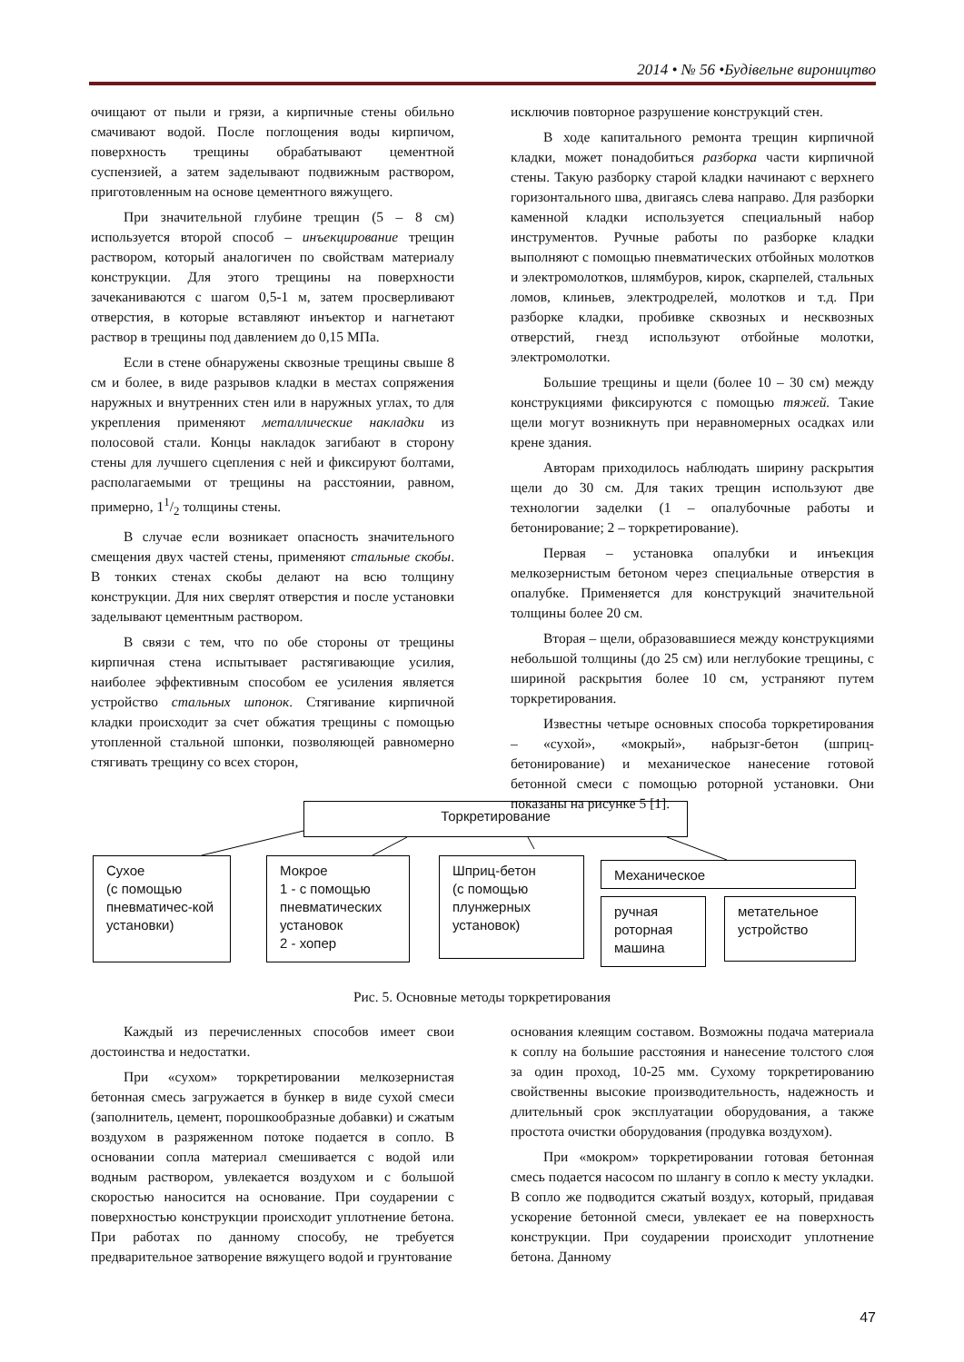2014 • № 56 •Будівельне вироництво
очищают от пыли и грязи, а кирпичные стены обильно смачивают водой. После поглощения воды кирпичом, поверхность трещины обрабатывают цементной суспензией, а затем заделывают подвижным раствором, приготовленным на основе цементного вяжущего.
При значительной глубине трещин (5 – 8 см) используется второй способ – инъекцирование трещин раствором, который аналогичен по свойствам материалу конструкции. Для этого трещины на поверхности зачеканиваются с шагом 0,5-1 м, затем просверливают отверстия, в которые вставляют инъектор и нагнетают раствор в трещины под давлением до 0,15 МПа.
Если в стене обнаружены сквозные трещины свыше 8 см и более, в виде разрывов кладки в местах сопряжения наружных и внутренних стен или в наружных углах, то для укрепления применяют металлические накладки из полосовой стали. Концы накладок загибают в сторону стены для лучшего сцепления с ней и фиксируют болтами, располагаемыми от трещины на расстоянии, равном, примерно, 11/2 толщины стены.
В случае если возникает опасность значительного смещения двух частей стены, применяют стальные скобы. В тонких стенах скобы делают на всю толщину конструкции. Для них сверлят отверстия и после установки заделывают цементным раствором.
В связи с тем, что по обе стороны от трещины кирпичная стена испытывает растягивающие усилия, наиболее эффективным способом ее усиления является устройство стальных шпонок. Стягивание кирпичной кладки происходит за счет обжатия трещины с помощью утопленной стальной шпонки, позволяющей равномерно стягивать трещину со всех сторон,
исключив повторное разрушение конструкций стен.
В ходе капитального ремонта трещин кирпичной кладки, может понадобиться разборка части кирпичной стены. Такую разборку старой кладки начинают с верхнего горизонтального шва, двигаясь слева направо. Для разборки каменной кладки используется специальный набор инструментов. Ручные работы по разборке кладки выполняют с помощью пневматических отбойных молотков и электромолотков, шлямбуров, кирок, скарпелей, стальных ломов, клиньев, электродрелей, молотков и т.д. При разборке кладки, пробивке сквозных и несквозных отверстий, гнезд используют отбойные молотки, электромолотки.
Большие трещины и щели (более 10 – 30 см) между конструкциями фиксируются с помощью тяжей. Такие щели могут возникнуть при неравномерных осадках или крене здания.
Авторам приходилось наблюдать ширину раскрытия щели до 30 см. Для таких трещин используют две технологии заделки (1 – опалубочные работы и бетонирование; 2 – торкретирование).
Первая – установка опалубки и инъекция мелкозернистым бетоном через специальные отверстия в опалубке. Применяется для конструкций значительной толщины более 20 см.
Вторая – щели, образовавшиеся между конструкциями небольшой толщины (до 25 см) или неглубокие трещины, с шириной раскрытия более 10 см, устраняют путем торкретирования.
Известны четыре основных способа торкретирования – «сухой», «мокрый», набрызг-бетон (шприц-бетонирование) и механическое нанесение готовой бетонной смеси с помощью роторной установки. Они показаны на рисунке 5 [1].
Торкретирование
Сухое
(с помощью пневматичес-кой установки)
Мокрое
1 - с помощью пневматических установок
2 - хопер
Шприц-бетон
(с помощью плунжерных установок)
Механическое
ручная роторная машина
метательное устройство
Рис. 5. Основные методы торкретирования
Каждый из перечисленных способов имеет свои достоинства и недостатки.
При «сухом» торкретировании мелкозернистая бетонная смесь загружается в бункер в виде сухой смеси (заполнитель, цемент, порошкообразные добавки) и сжатым воздухом в разряженном потоке подается в сопло. В основании сопла материал смешивается с водой или водным раствором, увлекается воздухом и с большой скоростью наносится на основание. При соударении с поверхностью конструкции происходит уплотнение бетона. При работах по данному способу, не требуется предварительное затворение вяжущего водой и грунтование
основания клеящим составом. Возможны подача материала к соплу на большие расстояния и нанесение толстого слоя за один проход, 10-25 мм. Сухому торкретированию свойственны высокие производительность, надежность и длительный срок эксплуатации оборудования, а также простота очистки оборудования (продувка воздухом).
При «мокром» торкретировании готовая бетонная смесь подается насосом по шлангу в сопло к месту укладки. В сопло же подводится сжатый воздух, который, придавая ускорение бетонной смеси, увлекает ее на поверхность конструкции. При соударении происходит уплотнение бетона. Данному
47